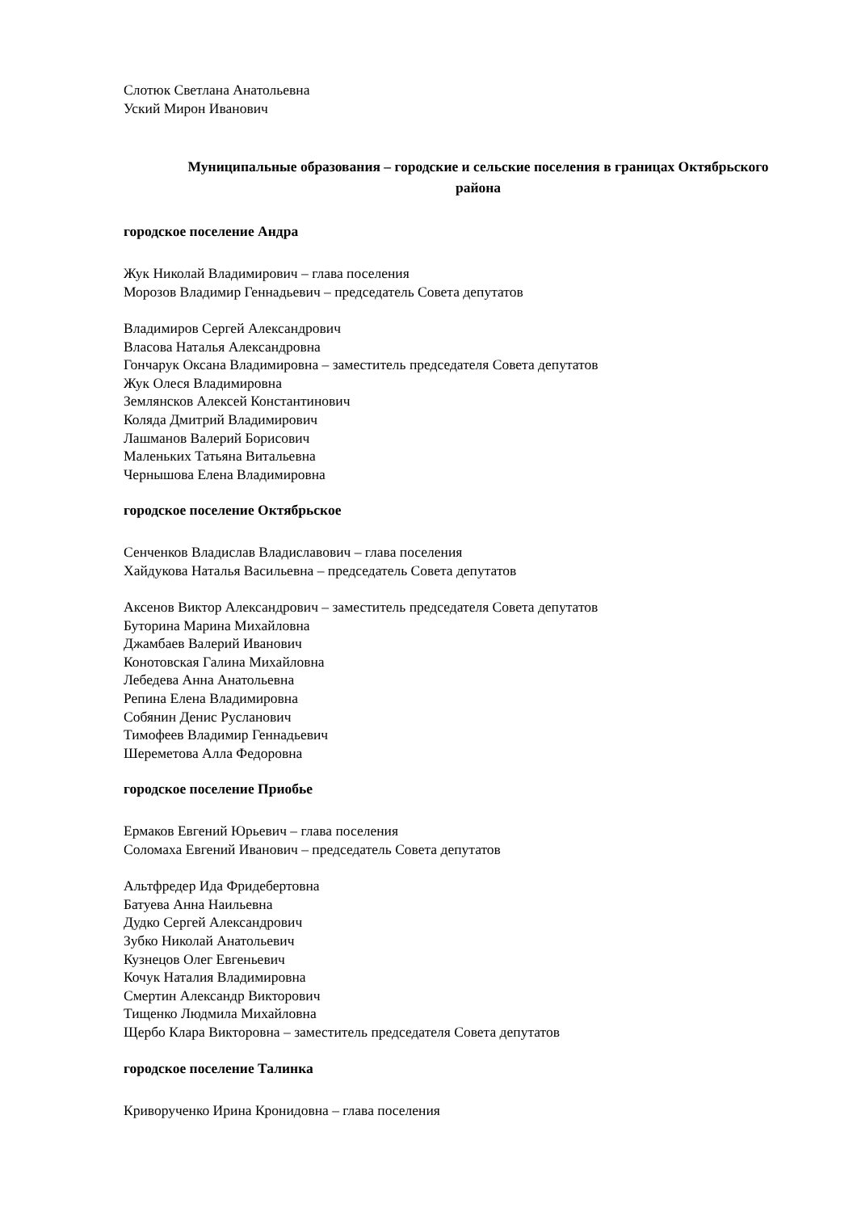Слотюк Светлана Анатольевна
Уский Мирон Иванович
Муниципальные образования – городские и сельские поселения в границах Октябрьского района
городское поселение Андра
Жук Николай Владимирович – глава поселения
Морозов Владимир Геннадьевич – председатель Совета депутатов
Владимиров Сергей Александрович
Власова Наталья Александровна
Гончарук Оксана Владимировна – заместитель председателя Совета депутатов
Жук Олеся Владимировна
Землянсков Алексей Константинович
Коляда Дмитрий Владимирович
Лашманов Валерий Борисович
Маленьких Татьяна Витальевна
Чернышова Елена Владимировна
городское поселение Октябрьское
Сенченков Владислав Владиславович – глава поселения
Хайдукова Наталья Васильевна – председатель Совета депутатов
Аксенов Виктор Александрович – заместитель председателя Совета депутатов
Буторина Марина Михайловна
Джамбаев Валерий Иванович
Конотовская Галина Михайловна
Лебедева Анна Анатольевна
Репина Елена Владимировна
Собянин Денис Русланович
Тимофеев Владимир Геннадьевич
Шереметова Алла Федоровна
городское поселение Приобье
Ермаков Евгений Юрьевич – глава поселения
Соломаха Евгений Иванович – председатель Совета депутатов
Альтфредер Ида Фридебертовна
Батуева Анна Наильевна
Дудко Сергей Александрович
Зубко Николай Анатольевич
Кузнецов Олег Евгеньевич
Кочук Наталия Владимировна
Смертин Александр Викторович
Тищенко Людмила Михайловна
Щербо Клара Викторовна – заместитель председателя Совета депутатов
городское поселение Талинка
Криворученко Ирина Кронидовна – глава поселения